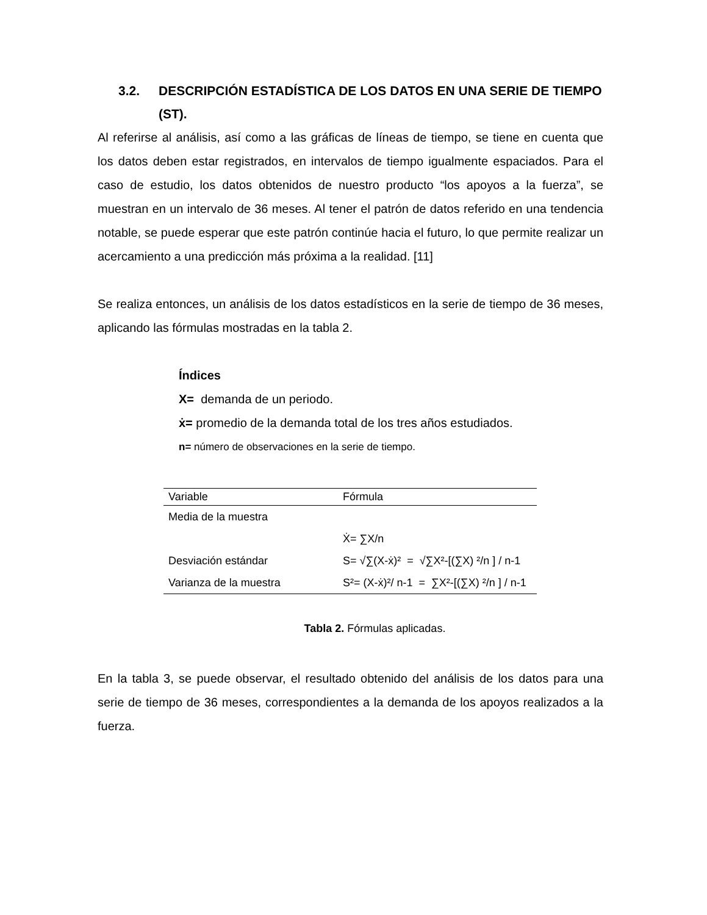3.2. DESCRIPCIÓN ESTADÍSTICA DE LOS DATOS EN UNA SERIE DE TIEMPO (ST).
Al referirse al análisis, así como a las gráficas de líneas de tiempo, se tiene en cuenta que los datos deben estar registrados, en intervalos de tiempo igualmente espaciados. Para el caso de estudio, los datos obtenidos de nuestro producto “los apoyos a la fuerza”, se muestran en un intervalo de 36 meses. Al tener el patrón de datos referido en una tendencia notable, se puede esperar que este patrón continúe hacia el futuro, lo que permite realizar un acercamiento a una predicción más próxima a la realidad. [11]
Se realiza entonces, un análisis de los datos estadísticos en la serie de tiempo de 36 meses, aplicando las fórmulas mostradas en la tabla 2.
Índices
X= demanda de un periodo.
ẋ= promedio de la demanda total de los tres años estudiados.
n= número de observaciones en la serie de tiempo.
| Variable | Fórmula |
| --- | --- |
| Media de la muestra | |
| | Ẋ= ∑X/n |
| Desviación estándar | S= √∑(X-ẋ)² = √∑X²-[(∑X) ²/n ] / n-1 |
| Varianza de la muestra | S²= (X-ẋ)²/ n-1 = ∑X²-[(∑X) ²/n ] / n-1 |
Tabla 2. Fórmulas aplicadas.
En la tabla 3, se puede observar, el resultado obtenido del análisis de los datos para una serie de tiempo de 36 meses, correspondientes a la demanda de los apoyos realizados a la fuerza.